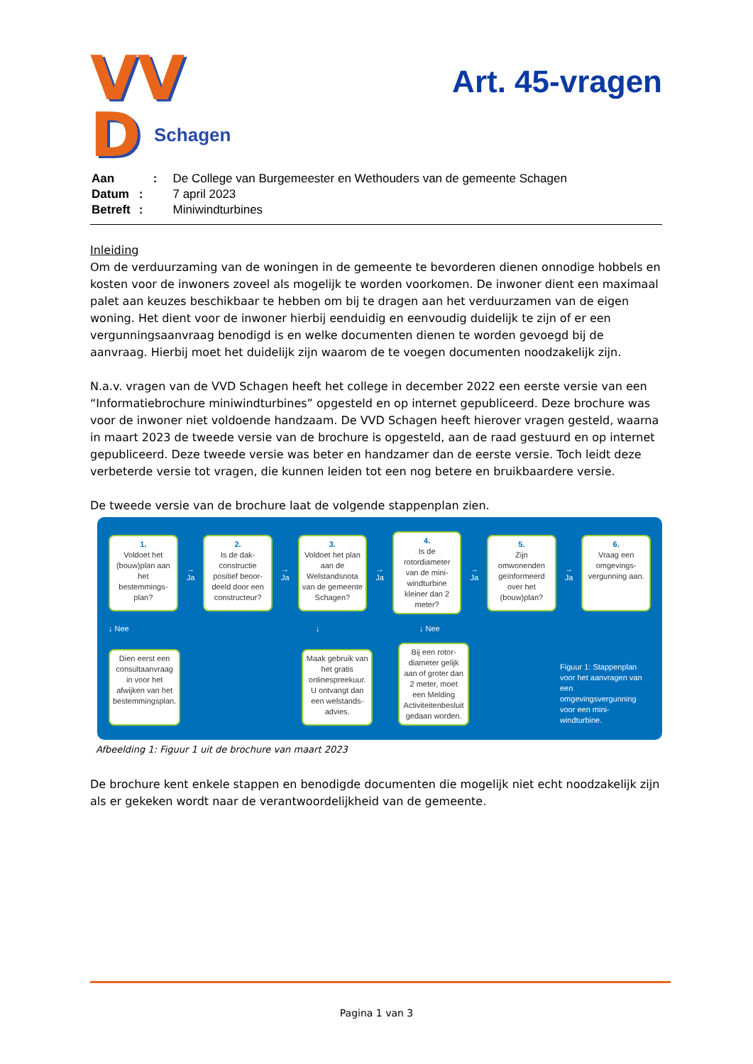VV
D
Schagen
Art. 45-vragen
| Aan | : | De College van Burgemeester en Wethouders van de gemeente Schagen |
| Datum | : | 7 april 2023 |
| Betreft | : | Miniwindturbines |
Inleiding
Om de verduurzaming van de woningen in de gemeente te bevorderen dienen onnodige hobbels en kosten voor de inwoners zoveel als mogelijk te worden voorkomen. De inwoner dient een maximaal palet aan keuzes beschikbaar te hebben om bij te dragen aan het verduurzamen van de eigen woning. Het dient voor de inwoner hierbij eenduidig en eenvoudig duidelijk te zijn of er een vergunningsaanvraag benodigd is en welke documenten dienen te worden gevoegd bij de aanvraag. Hierbij moet het duidelijk zijn waarom de te voegen documenten noodzakelijk zijn.
N.a.v. vragen van de VVD Schagen heeft het college in december 2022 een eerste versie van een “Informatiebrochure miniwindturbines” opgesteld en op internet gepubliceerd. Deze brochure was voor de inwoner niet voldoende handzaam. De VVD Schagen heeft hierover vragen gesteld, waarna in maart 2023 de tweede versie van de brochure is opgesteld, aan de raad gestuurd en op internet gepubliceerd. Deze tweede versie was beter en handzamer dan de eerste versie. Toch leidt deze verbeterde versie tot vragen, die kunnen leiden tot een nog betere en bruikbaardere versie.
De tweede versie van de brochure laat de volgende stappenplan zien.
1.
Voldoet het (bouw)plan aan het bestemmings-plan?
→ Ja
2.
Is de dak-constructie positief beoor-deeld door een constructeur?
→ Ja
3.
Voldoet het plan aan de Welstandsnota van de gemeente Schagen?
→ Ja
4.
Is de rotordiameter van de mini-windturbine kleiner dan 2 meter?
→ Ja
5.
Zijn omwonenden geïnformeerd over het (bouw)plan?
→ Ja
6.
Vraag een omgevings-vergunning aan.
↓ Nee ↓ ↓ Nee
Dien eerst een consultaanvraag in voor het afwijken van het bestemmingsplan.
Maak gebruik van het gratis onlinespreekuur. U ontvangt dan een welstands-advies.
Bij een rotor-diameter gelijk aan of groter dan 2 meter, moet een Melding Activiteitenbesluit gedaan worden.
Figuur 1: Stappenplan voor het aanvragen van een omgevingsvergunning voor een mini-windturbine.
Afbeelding 1: Figuur 1 uit de brochure van maart 2023
De brochure kent enkele stappen en benodigde documenten die mogelijk niet echt noodzakelijk zijn als er gekeken wordt naar de verantwoordelijkheid van de gemeente.
Pagina 1 van 3